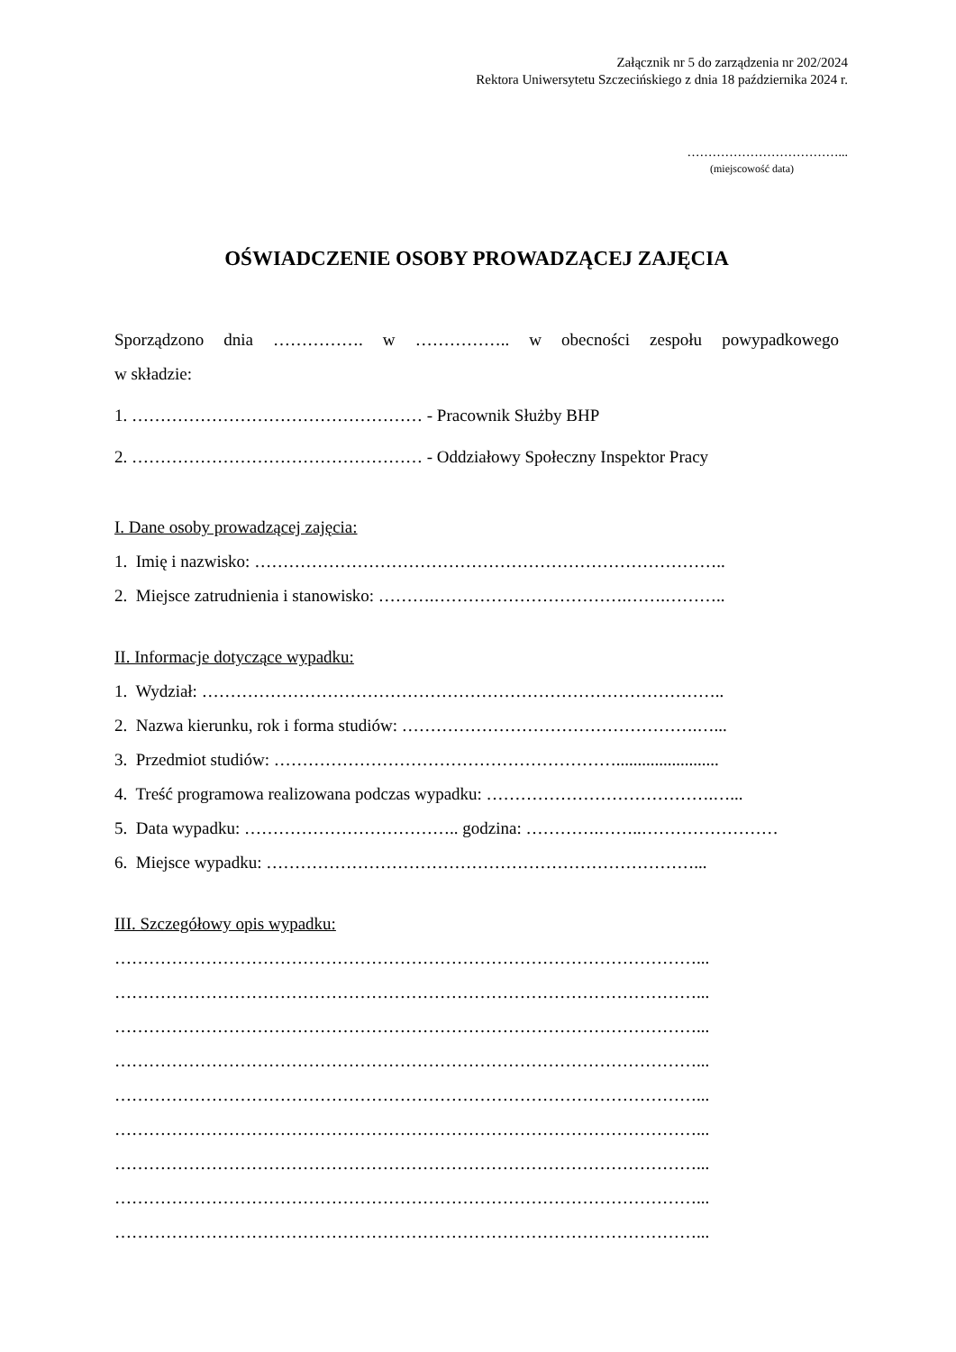Załącznik nr 5 do zarządzenia nr 202/2024
Rektora Uniwersytetu Szczecińskiego z dnia 18 października 2024 r.
………………………………...
(miejscowość data)
OŚWIADCZENIE OSOBY PROWADZĄCEJ ZAJĘCIA
Sporządzono dnia ……………. w …………….. w obecności zespołu powypadkowego
w składzie:
1. …………………………………………… - Pracownik Służby BHP
2. …………………………………………… - Oddziałowy Społeczny Inspektor Pracy
I. Dane osoby prowadzącej zajęcia:
1. Imię i nazwisko: ………………………………………………………………………..
2. Miejsce zatrudnienia i stanowisko: ……….…………………………….…….………..
II. Informacje dotyczące wypadku:
1. Wydział: ………………………………………………………………………………..
2. Nazwa kierunku, rok i forma studiów: …………………………………………….…...
3. Przedmiot studiów: ……………………………………………………........................
4. Treść programowa realizowana podczas wypadku: ………………………………….…...
5. Data wypadku: ……………………………….. godzina: ………….……..……………………
6. Miejsce wypadku: …………………………………………………………………...
III. Szczegółowy opis wypadku:
…………………………………………………………………………………………...
…………………………………………………………………………………………...
…………………………………………………………………………………………...
…………………………………………………………………………………………...
…………………………………………………………………………………………...
…………………………………………………………………………………………...
…………………………………………………………………………………………...
…………………………………………………………………………………………...
…………………………………………………………………………………………...